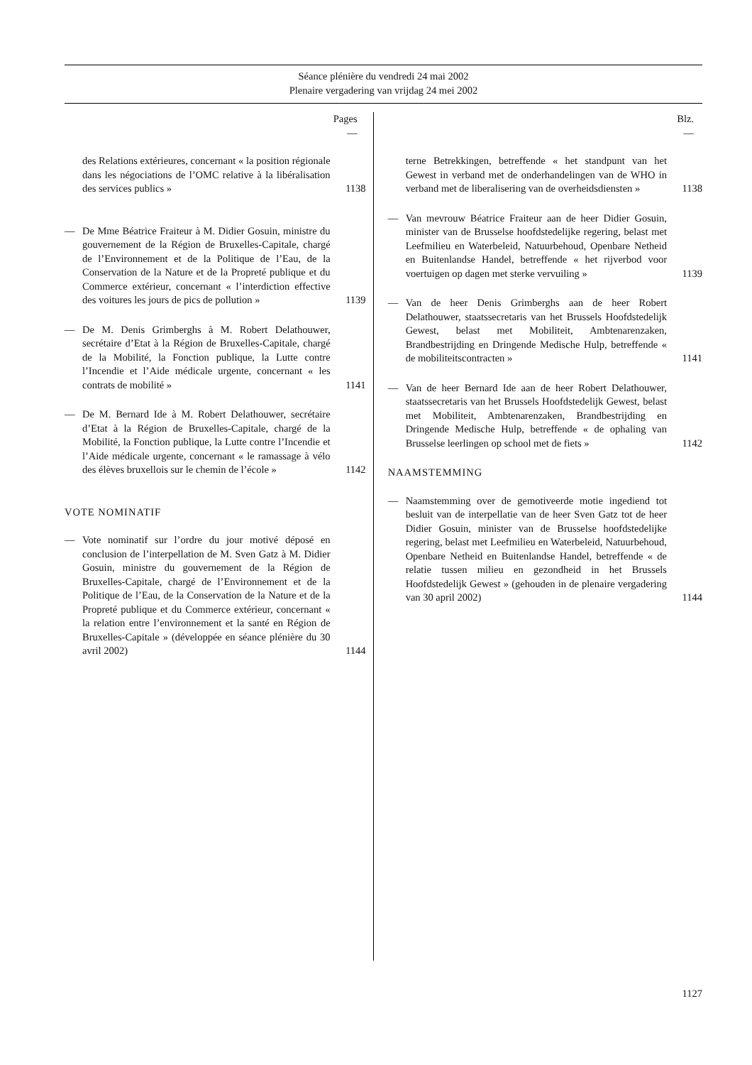Séance plénière du vendredi 24 mai 2002
Plenaire vergadering van vrijdag 24 mei 2002
Pages
—
des Relations extérieures, concernant « la position régionale dans les négociations de l’OMC relative à la libéralisation des services publics »
1138
— De Mme Béatrice Fraiteur à M. Didier Gosuin, ministre du gouvernement de la Région de Bruxelles-Capitale, chargé de l’Environnement et de la Politique de l’Eau, de la Conservation de la Nature et de la Propreté publique et du Commerce extérieur, concernant « l’interdiction effective des voitures les jours de pics de pollution »
1139
— De M. Denis Grimberghs à M. Robert Delathouwer, secrétaire d’Etat à la Région de Bruxelles-Capitale, chargé de la Mobilité, la Fonction publique, la Lutte contre l’Incendie et l’Aide médicale urgente, concernant « les contrats de mobilité »
1141
— De M. Bernard Ide à M. Robert Delathouwer, secrétaire d’Etat à la Région de Bruxelles-Capitale, chargé de la Mobilité, la Fonction publique, la Lutte contre l’Incendie et l’Aide médicale urgente, concernant « le ramassage à vélo des élèves bruxellois sur le chemin de l’école »
1142
VOTE NOMINATIF
— Vote nominatif sur l’ordre du jour motivé déposé en conclusion de l’interpellation de M. Sven Gatz à M. Didier Gosuin, ministre du gouvernement de la Région de Bruxelles-Capitale, chargé de l’Environnement et de la Politique de l’Eau, de la Conservation de la Nature et de la Propreté publique et du Commerce extérieur, concernant « la relation entre l’environnement et la santé en Région de Bruxelles-Capitale » (développée en séance plénière du 30 avril 2002)
1144
Blz.
—
terne Betrekkingen, betreffende « het standpunt van het Gewest in verband met de onderhandelingen van de WHO in verband met de liberalisering van de overheidsdiensten »
1138
— Van mevrouw Béatrice Fraiteur aan de heer Didier Gosuin, minister van de Brusselse hoofdstedelijke regering, belast met Leefmilieu en Waterbeleid, Natuurbehoud, Openbare Netheid en Buitenlandse Handel, betreffende « het rijverbod voor voertuigen op dagen met sterke vervuiling »
1139
— Van de heer Denis Grimberghs aan de heer Robert Delathouwer, staatssecretaris van het Brussels Hoofdstedelijk Gewest, belast met Mobiliteit, Ambtenarenzaken, Brandbestrijding en Dringende Medische Hulp, betreffende « de mobiliteitscontracten »
1141
— Van de heer Bernard Ide aan de heer Robert Delathouwer, staatssecretaris van het Brussels Hoofdstedelijk Gewest, belast met Mobiliteit, Ambtenarenzaken, Brandbestrijding en Dringende Medische Hulp, betreffende « de ophaling van Brusselse leerlingen op school met de fiets »
1142
NAAMSTEMMING
— Naamstemming over de gemotiveerde motie ingediend tot besluit van de interpellatie van de heer Sven Gatz tot de heer Didier Gosuin, minister van de Brusselse hoofdstedelijke regering, belast met Leefmilieu en Waterbeleid, Natuurbehoud, Openbare Netheid en Buitenlandse Handel, betreffende « de relatie tussen milieu en gezondheid in het Brussels Hoofdstedelijk Gewest » (gehouden in de plenaire vergadering van 30 april 2002)
1144
1127